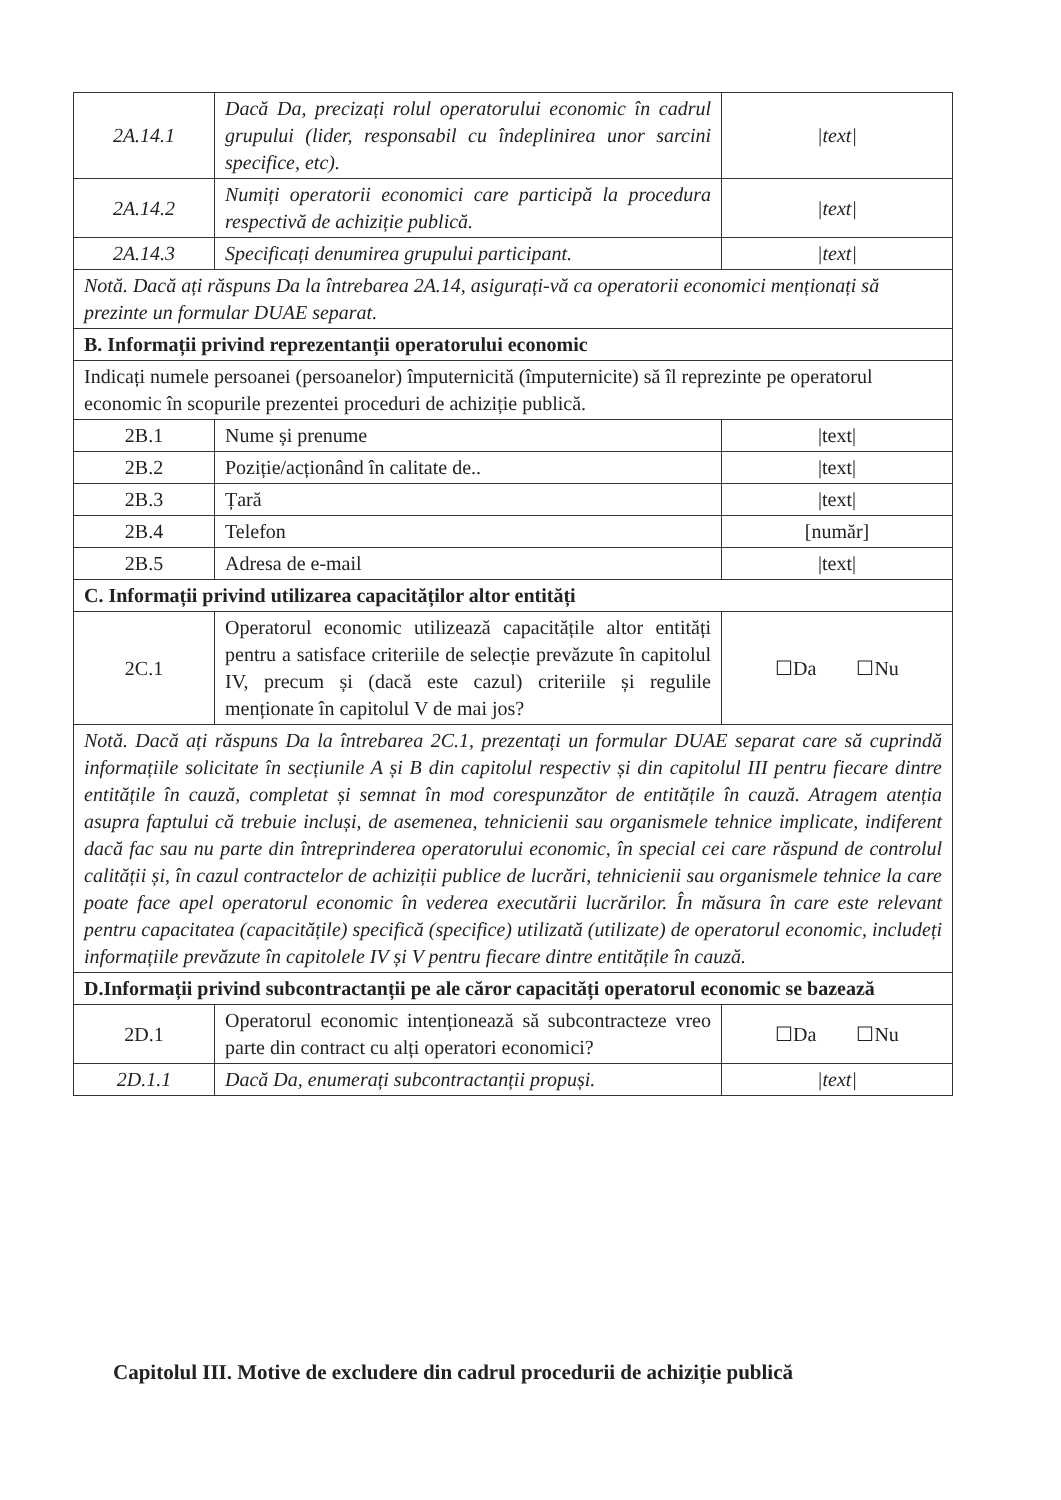| 2A.14.1 | Dacă Da, precizați rolul operatorului economic în cadrul grupului (lider, responsabil cu îndeplinirea unor sarcini specifice, etc). | /text/ |
| 2A.14.2 | Numiți operatorii economici care participă la procedura respectivă de achiziție publică. | /text/ |
| 2A.14.3 | Specificați denumirea grupului participant. | /text/ |
| Notă. Dacă ați răspuns Da la întrebarea 2A.14, asigurați-vă ca operatorii economici menționați să prezinte un formular DUAE separat. | | |
| B. Informații privind reprezentanții operatorului economic | | |
| Indicați numele persoanei (persoanelor) împuternicită (împuternicite) să îl reprezinte pe operatorul economic în scopurile prezentei proceduri de achiziție publică. | | |
| 2B.1 | Nume și prenume | /text/ |
| 2B.2 | Poziție/acționând în calitate de.. | /text/ |
| 2B.3 | Țară | /text/ |
| 2B.4 | Telefon | [număr] |
| 2B.5 | Adresa de e-mail | /text/ |
| C. Informații privind utilizarea capacităților altor entități | | |
| 2C.1 | Operatorul economic utilizează capacitățile altor entități pentru a satisface criteriile de selecție prevăzute în capitolul IV, precum și (dacă este cazul) criteriile și regulile menționate în capitolul V de mai jos? | ☐Da ☐Nu |
| Notă. Dacă ați răspuns Da la întrebarea 2C.1, prezentați un formular DUAE separat care să cuprindă informațiile solicitate în secțiunile A și B din capitolul respectiv și din capitolul III pentru fiecare dintre entitățile în cauză, completat și semnat în mod corespunzător de entitățile în cauză. Atragem atenția asupra faptului că trebuie incluși, de asemenea, tehnicienii sau organismele tehnice implicate, indiferent dacă fac sau nu parte din întreprinderea operatorului economic, în special cei care răspund de controlul calității și, în cazul contractelor de achiziții publice de lucrări, tehnicienii sau organismele tehnice la care poate face apel operatorul economic în vederea executării lucrărilor. În măsura în care este relevant pentru capacitatea (capacitățile) specifică (specifice) utilizată (utilizate) de operatorul economic, includeți informațiile prevăzute în capitolele IV și V pentru fiecare dintre entitățile în cauză. | | |
| D.Informații privind subcontractanții pe ale căror capacități operatorul economic se bazează | | |
| 2D.1 | Operatorul economic intenționează să subcontracteze vreo parte din contract cu alți operatori economici? | ☐Da ☐Nu |
| 2D.1.1 | Dacă Da, enumerați subcontractanții propuși. | /text/ |
Capitolul III. Motive de excludere din cadrul procedurii de achiziție publică